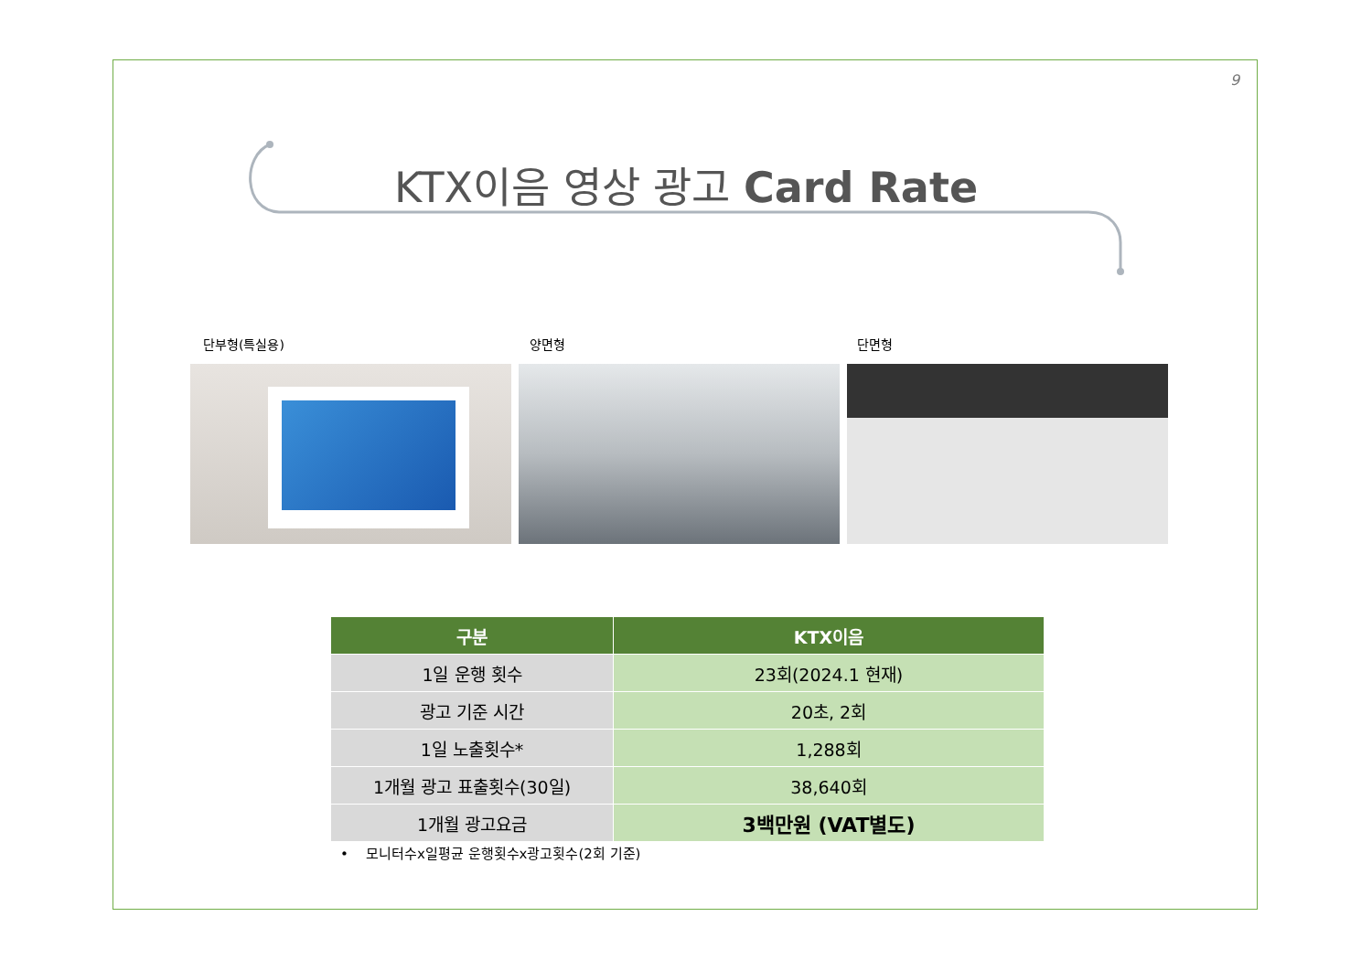9
KTX이음 영상 광고 Card Rate
단부형(특실용) 양면형 단면형
| 구분 | KTX이음 |
| --- | --- |
| 1일 운행 횟수 | 23회(2024.1 현재) |
| 광고 기준 시간 | 20초, 2회 |
| 1일 노출횟수* | 1,288회 |
| 1개월 광고 표출횟수(30일) | 38,640회 |
| 1개월 광고요금 | 3백만원 (VAT별도) |
• 모니터수x일평균 운행횟수x광고횟수(2회 기준)